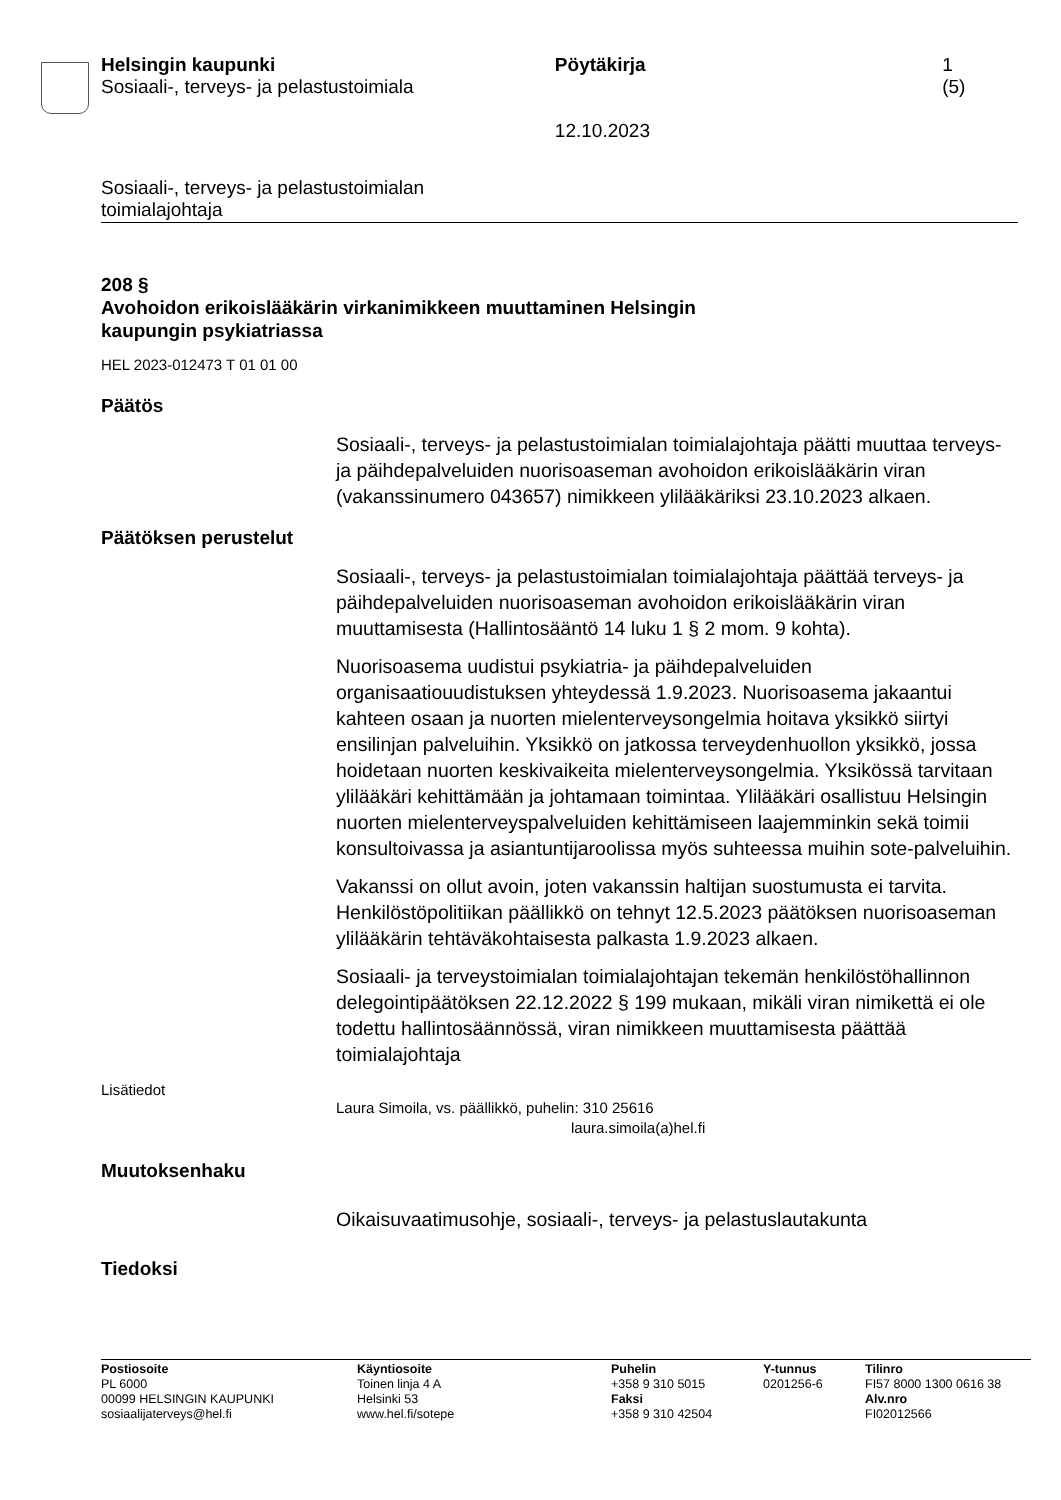Helsingin kaupunki
Sosiaali-, terveys- ja pelastustoimiala
Pöytäkirja
12.10.2023
1 (5)
Sosiaali-, terveys- ja pelastustoimialan
toimialajohtaja
208 §
Avohoidon erikoislääkärin virkanimikkeen muuttaminen Helsingin
kaupungin psykiatriassa
HEL 2023-012473 T 01 01 00
Päätös
Sosiaali-, terveys- ja pelastustoimialan toimialajohtaja päätti muuttaa terveys- ja päihdepalveluiden nuorisoaseman avohoidon erikoislääkärin viran (vakanssinumero 043657) nimikkeen ylilääkäriksi 23.10.2023 alkaen.
Päätöksen perustelut
Sosiaali-, terveys- ja pelastustoimialan toimialajohtaja päättää terveys- ja päihdepalveluiden nuorisoaseman avohoidon erikoislääkärin viran muuttamisesta (Hallintosääntö 14 luku 1 § 2 mom. 9 kohta).
Nuorisoasema uudistui psykiatria- ja päihdepalveluiden organisaatiouudistuksen yhteydessä 1.9.2023. Nuorisoasema jakaantui kahteen osaan ja nuorten mielenterveysongelmia hoitava yksikkö siirtyi ensilinjan palveluihin. Yksikkö on jatkossa terveydenhuollon yksikkö, jossa hoidetaan nuorten keskivaikeita mielenterveysongelmia. Yksikössä tarvitaan ylilääkäri kehittämään ja johtamaan toimintaa. Ylilääkäri osallistuu Helsingin nuorten mielenterveyspalveluiden kehittämiseen laajemminkin sekä toimii konsultoivassa ja asiantuntijaroolissa myös suhteessa muihin sote-palveluihin.
Vakanssi on ollut avoin, joten vakanssin haltijan suostumusta ei tarvita. Henkilöstöpolitiikan päällikkö on tehnyt 12.5.2023 päätöksen nuorisoaseman ylilääkärin tehtäväkohtaisesta palkasta 1.9.2023 alkaen.
Sosiaali- ja terveystoimialan toimialajohtajan tekemän henkilöstöhallinnon delegointipäätöksen 22.12.2022 § 199 mukaan, mikäli viran nimikettä ei ole todettu hallintosäännössä, viran nimikkeen muuttamisesta päättää toimialajohtaja
Lisätiedot
Laura Simoila, vs. päällikkö, puhelin: 310 25616
laura.simoila(a)hel.fi
Muutoksenhaku
Oikaisuvaatimusohje, sosiaali-, terveys- ja pelastuslautakunta
Tiedoksi
Postiosoite
PL 6000
00099 HELSINGIN KAUPUNKI
sosiaalijaterveys@hel.fi
Käyntiosoite
Toinen linja 4 A
Helsinki 53
www.hel.fi/sotepe
Puhelin
+358 9 310 5015
Faksi
+358 9 310 42504
Y-tunnus
0201256-6
Tilinro
FI57 8000 1300 0616 38
Alv.nro
FI02012566